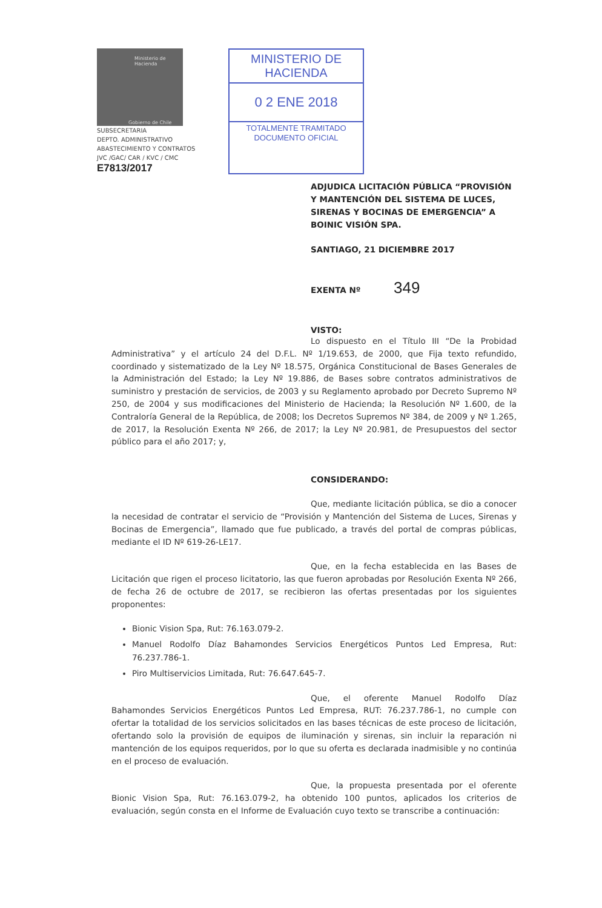Ministerio de
Hacienda
Gobierno de Chile
SUBSECRETARIA
DEPTO. ADMINISTRATIVO
ABASTECIMIENTO Y CONTRATOS
JVC /GAC/ CAR / KVC / CMC
E7813/2017
MINISTERIO DE HACIENDA
0 2 ENE 2018
TOTALMENTE TRAMITADO
DOCUMENTO OFICIAL
ADJUDICA LICITACIÓN PÚBLICA “PROVISIÓN Y MANTENCIÓN DEL SISTEMA DE LUCES, SIRENAS Y BOCINAS DE EMERGENCIA” A BOINIC VISIÓN SPA.
SANTIAGO, 21 DICIEMBRE 2017
EXENTA Nº 349
VISTO:
Lo dispuesto en el Título III “De la Probidad Administrativa” y el artículo 24 del D.F.L. Nº 1/19.653, de 2000, que Fija texto refundido, coordinado y sistematizado de la Ley Nº 18.575, Orgánica Constitucional de Bases Generales de la Administración del Estado; la Ley Nº 19.886, de Bases sobre contratos administrativos de suministro y prestación de servicios, de 2003 y su Reglamento aprobado por Decreto Supremo Nº 250, de 2004 y sus modificaciones del Ministerio de Hacienda; la Resolución Nº 1.600, de la Contraloría General de la República, de 2008; los Decretos Supremos Nº 384, de 2009 y Nº 1.265, de 2017, la Resolución Exenta Nº 266, de 2017; la Ley Nº 20.981, de Presupuestos del sector público para el año 2017; y,
CONSIDERANDO:
Que, mediante licitación pública, se dio a conocer la necesidad de contratar el servicio de “Provisión y Mantención del Sistema de Luces, Sirenas y Bocinas de Emergencia”, llamado que fue publicado, a través del portal de compras públicas, mediante el ID Nº 619-26-LE17.
Que, en la fecha establecida en las Bases de Licitación que rigen el proceso licitatorio, las que fueron aprobadas por Resolución Exenta Nº 266, de fecha 26 de octubre de 2017, se recibieron las ofertas presentadas por los siguientes proponentes:
Bionic Vision Spa, Rut: 76.163.079-2.
Manuel Rodolfo Díaz Bahamondes Servicios Energéticos Puntos Led Empresa, Rut: 76.237.786-1.
Piro Multiservicios Limitada, Rut: 76.647.645-7.
Que, el oferente Manuel Rodolfo Díaz Bahamondes Servicios Energéticos Puntos Led Empresa, RUT: 76.237.786-1, no cumple con ofertar la totalidad de los servicios solicitados en las bases técnicas de este proceso de licitación, ofertando solo la provisión de equipos de iluminación y sirenas, sin incluir la reparación ni mantención de los equipos requeridos, por lo que su oferta es declarada inadmisible y no continúa en el proceso de evaluación.
Que, la propuesta presentada por el oferente Bionic Vision Spa, Rut: 76.163.079-2, ha obtenido 100 puntos, aplicados los criterios de evaluación, según consta en el Informe de Evaluación cuyo texto se transcribe a continuación: